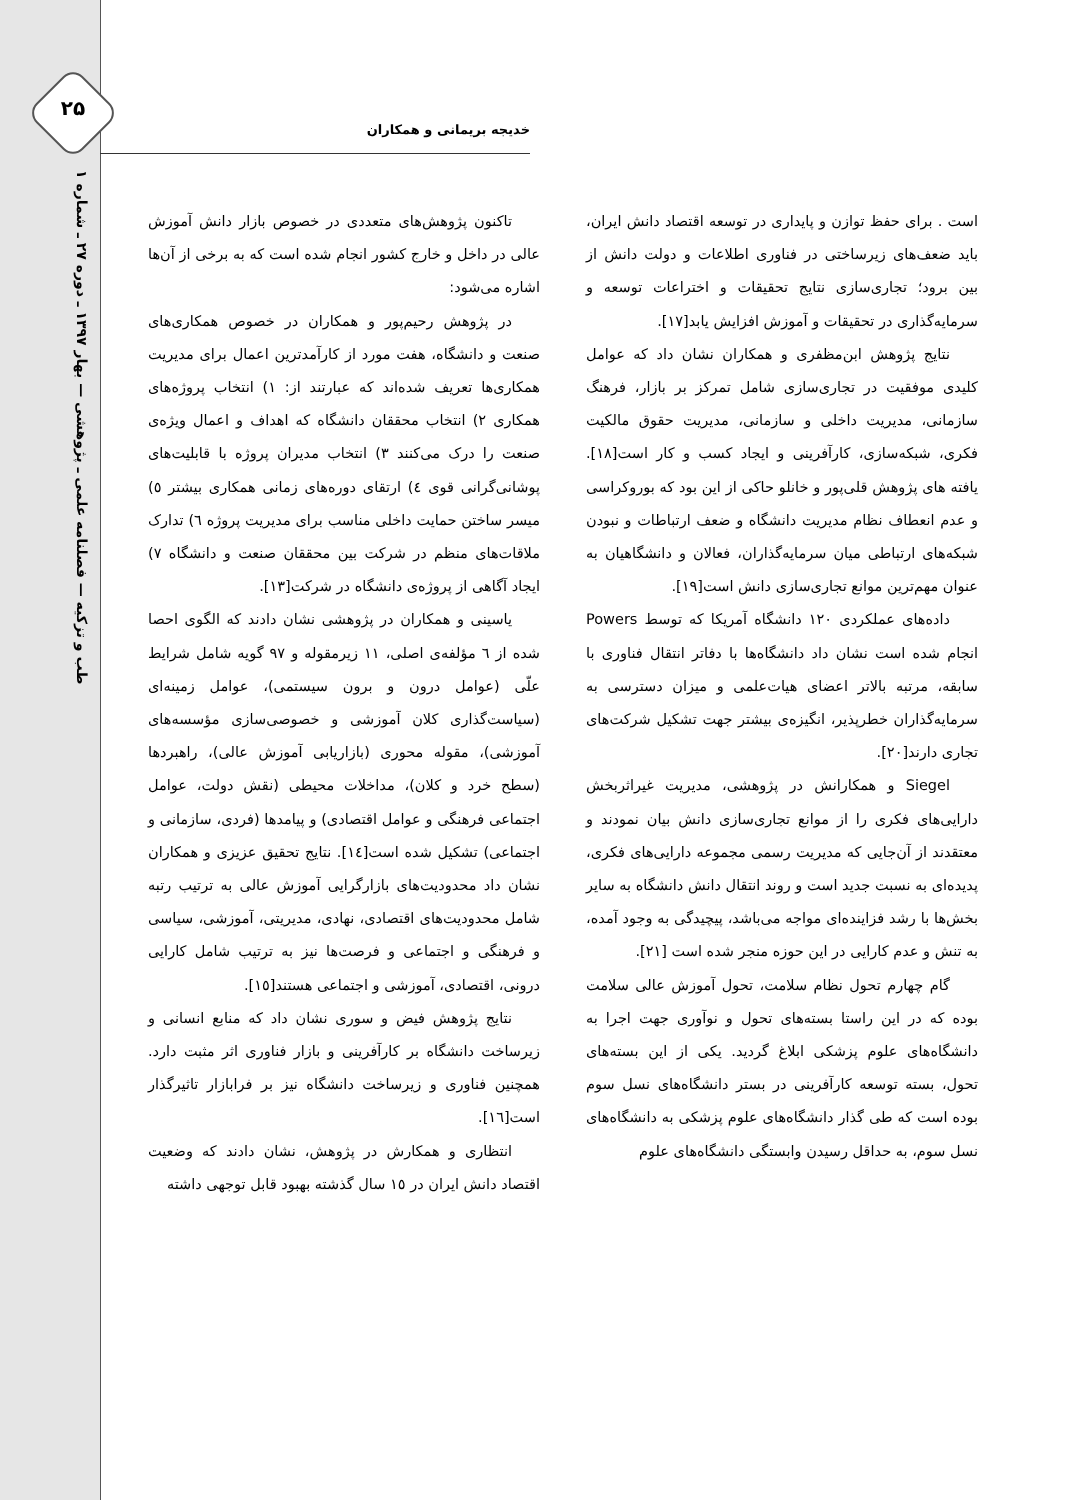۲۵
طب و تزکیه — فصلنامه علمی ـ پژوهشی — بهار ۱۳۹۷ ـ دوره ۲۷ ـ شماره ۱
خدیجه بریمانی و همکاران
تاکنون پژوهش‌های متعددی در خصوص بازار دانش آموزش عالی در داخل و خارج کشور انجام شده است که به برخی از آن‌ها اشاره می‌شود:
در پژوهش رحیم‌پور و همکاران در خصوص همکاری‌های صنعت و دانشگاه، هفت مورد از کارآمدترین اعمال برای مدیریت همکاری‌ها تعریف شده‌اند که عبارتند از: ۱) انتخاب پروژه‌های همکاری ۲) انتخاب محققان دانشگاه که اهداف و اعمال ویژه‌ی صنعت را درک می‌کنند ۳) انتخاب مدیران پروژه با قابلیت‌های پوشانی‌گرانی قوی ٤) ارتقای دوره‌های زمانی همکاری بیشتر ٥) میسر ساختن حمایت داخلی مناسب برای مدیریت پروژه ٦) تدارک ملاقات‌های منظم در شرکت بین محققان صنعت و دانشگاه ۷) ایجاد آگاهی از پروژه‌ی دانشگاه در شرکت[۱۳].
یاسینی و همکاران در پژوهشی نشان دادند که الگوی احصا شده از ٦ مؤلفه‌ی اصلی، ۱۱ زیرمقوله و ۹۷ گویه شامل شرایط علّی (عوامل درون و برون سیستمی)، عوامل زمینه‌ای (سیاست‌گذاری کلان آموزشی و خصوصی‌سازی مؤسسه‌های آموزشی)، مقوله محوری (بازاریابی آموزش عالی)، راهبردها (سطح خرد و کلان)، مداخلات محیطی (نقش دولت، عوامل اجتماعی فرهنگی و عوامل اقتصادی) و پیامدها (فردی، سازمانی و اجتماعی) تشکیل شده است[۱٤]. نتایج تحقیق عزیزی و همکاران نشان داد محدودیت‌های بازارگرایی آموزش عالی به ترتیب رتبه شامل محدودیت‌های اقتصادی، نهادی، مدیریتی، آموزشی، سیاسی و فرهنگی و اجتماعی و فرصت‌ها نیز به ترتیب شامل کارایی درونی، اقتصادی، آموزشی و اجتماعی هستند[۱٥].
نتایج پژوهش فیض و سوری نشان داد که منابع انسانی و زیرساخت دانشگاه بر کارآفرینی و بازار فناوری اثر مثبت دارد. همچنین فناوری و زیرساخت دانشگاه نیز بر فرابازار تاثیرگذار است[۱٦].
انتظاری و همکارش در پژوهش، نشان دادند که وضعیت اقتصاد دانش ایران در ۱٥ سال گذشته بهبود قابل توجهی داشته
است . برای حفظ توازن و پایداری در توسعه اقتصاد دانش ایران، باید ضعف‌های زیرساختی در فناوری اطلاعات و دولت دانش از بین برود؛ تجاری‌سازی نتایج تحقیقات و اختراعات توسعه و سرمایه‌گذاری در تحقیقات و آموزش افزایش یابد[۱۷].
نتایج پژوهش ابن‌مظفری و همکاران نشان داد که عوامل کلیدی موفقیت در تجاری‌سازی شامل تمرکز بر بازار، فرهنگ سازمانی، مدیریت داخلی و سازمانی، مدیریت حقوق مالکیت فکری، شبکه‌سازی، کارآفرینی و ایجاد کسب و کار است[۱۸]. یافته های پژوهش قلی‌پور و خانلو حاکی از این بود که بوروکراسی و عدم انعطاف نظام مدیریت دانشگاه و ضعف ارتباطات و نبودن شبکه‌های ارتباطی میان سرمایه‌گذاران، فعالان و دانشگاهیان به عنوان مهم‌ترین موانع تجاری‌سازی دانش است[۱۹].
داده‌های عملکردی ۱۲۰ دانشگاه آمریکا که توسط Powers انجام شده است نشان داد دانشگاه‌ها با دفاتر انتقال فناوری با سابقه، مرتبه بالاتر اعضای هیات‌علمی و میزان دسترسی به سرمایه‌گذاران خطرپذیر، انگیزه‌ی بیشتر جهت تشکیل شرکت‌های تجاری دارند[۲۰].
Siegel و همکارانش در پژوهشی، مدیریت غیراثربخش دارایی‌های فکری را از موانع تجاری‌سازی دانش بیان نمودند و معتقدند از آن‌جایی که مدیریت رسمی مجموعه دارایی‌های فکری، پدیده‌ای به نسبت جدید است و روند انتقال دانش دانشگاه به سایر بخش‌ها با رشد فزاینده‌ای مواجه می‌باشد، پیچیدگی به وجود آمده، به تنش و عدم کارایی در این حوزه منجر شده است [۲۱].
گام چهارم تحول نظام سلامت، تحول آموزش عالی سلامت بوده که در این راستا بسته‌های تحول و نوآوری جهت اجرا به دانشگاه‌های علوم پزشکی ابلاغ گردید. یکی از این بسته‌های تحول، بسته توسعه کارآفرینی در بستر دانشگاه‌های نسل سوم بوده است که طی گذار دانشگاه‌های علوم پزشکی به دانشگاه‌های نسل سوم، به حداقل رسیدن وابستگی دانشگاه‌های علوم